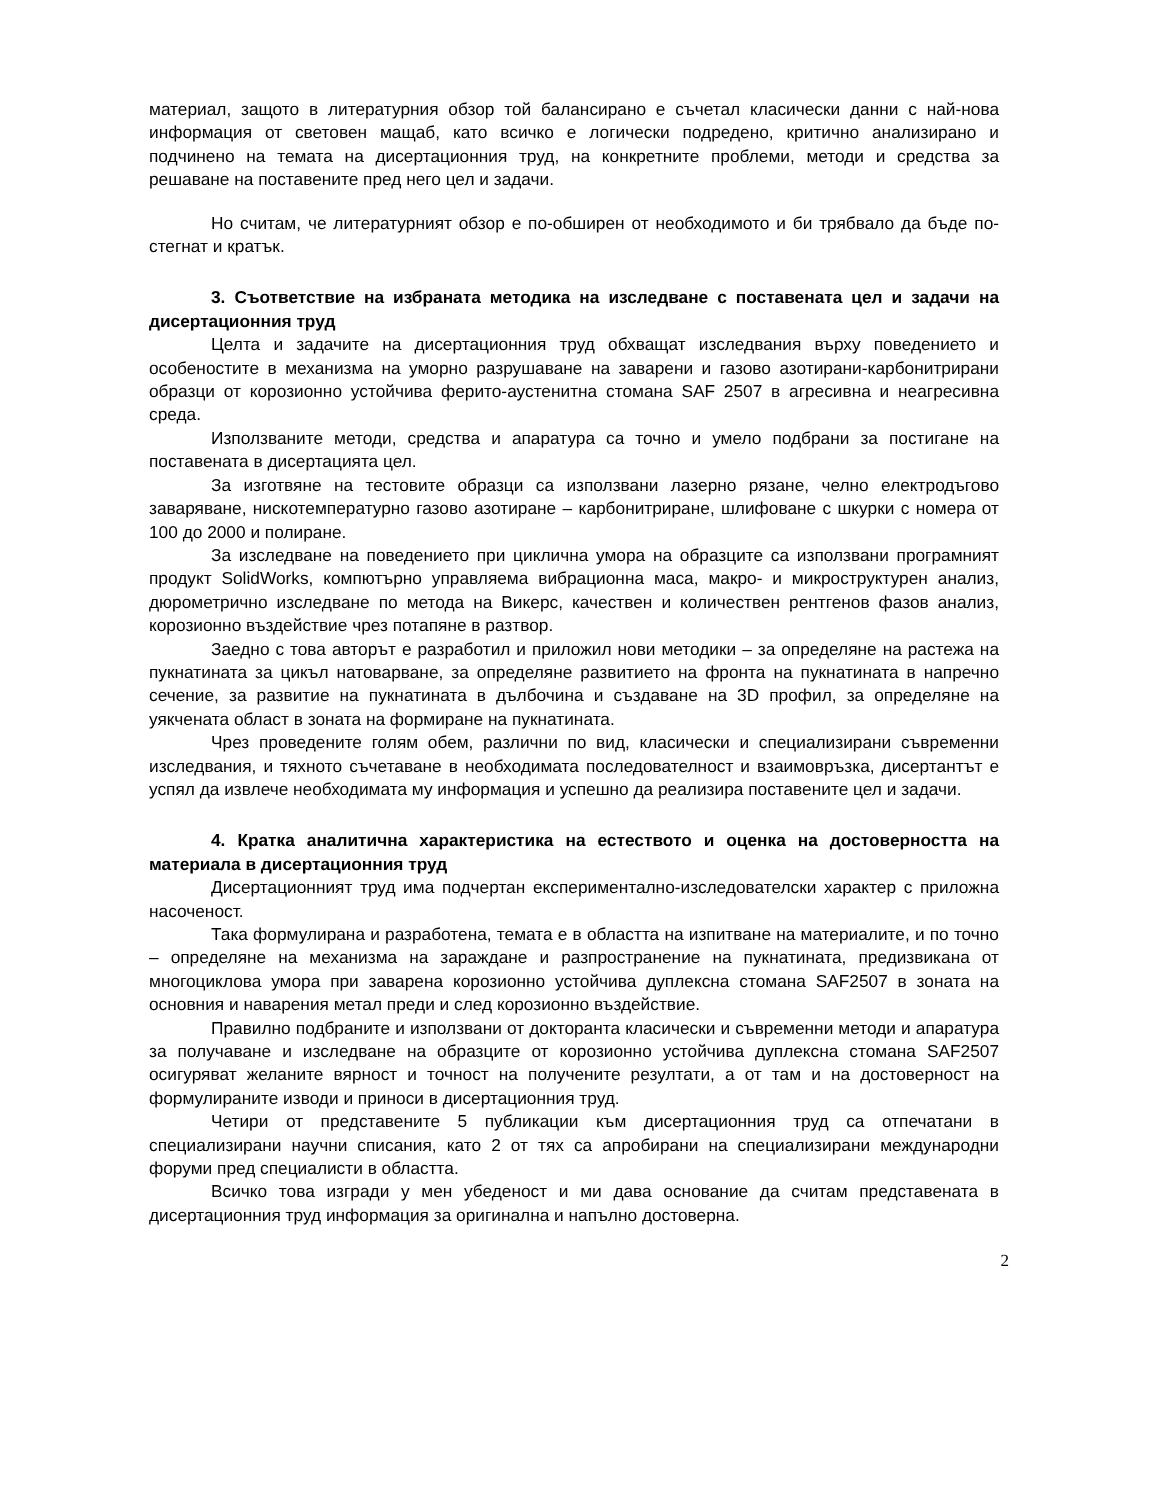материал, защото в литературния обзор той балансирано е съчетал класически данни с най-нова информация от световен мащаб, като всичко е логически подредено, критично анализирано и подчинено на темата на дисертационния труд, на конкретните проблеми, методи и средства за решаване на поставените пред него цел и задачи.
Но считам, че литературният обзор е по-обширен от необходимото и би трябвало да бъде по-стегнат и кратък.
3. Съответствие на избраната методика на изследване с поставената цел и задачи на дисертационния труд
Целта и задачите на дисертационния труд обхващат изследвания върху поведението и особеностите в механизма на уморно разрушаване на заварени и газово азотирани-карбонитрирани образци от корозионно устойчива ферито-аустенитна стомана SAF 2507 в агресивна и неагресивна среда.
Използваните методи, средства и апаратура са точно и умело подбрани за постигане на поставената в дисертацията цел.
За изготвяне на тестовите образци са използвани лазерно рязане, челно електродъгово заваряване, нискотемпературно газово азотиране – карбонитриране, шлифоване с шкурки с номера от 100 до 2000 и полиране.
За изследване на поведението при циклична умора на образците са използвани програмният продукт SolidWorks, компютърно управляема вибрационна маса, макро- и микроструктурен анализ, дюрометрично изследване по метода на Викерс, качествен и количествен рентгенов фазов анализ, корозионно въздействие чрез потапяне в разтвор.
Заедно с това авторът е разработил и приложил нови методики – за определяне на растежа на пукнатината за цикъл натоварване, за определяне развитието на фронта на пукнатината в напречно сечение, за развитие на пукнатината в дълбочина и създаване на 3D профил, за определяне на уякчената област в зоната на формиране на пукнатината.
Чрез проведените голям обем, различни по вид, класически и специализирани съвременни изследвания, и тяхното съчетаване в необходимата последователност и взаимовръзка, дисертантът е успял да извлече необходимата му информация и успешно да реализира поставените цел и задачи.
4. Кратка аналитична характеристика на естеството и оценка на достоверността на материала в дисертационния труд
Дисертационният труд има подчертан експериментално-изследователски характер с приложна насоченост.
Така формулирана и разработена, темата е в областта на изпитване на материалите, и по точно – определяне на механизма на зараждане и разпространение на пукнатината, предизвикана от многоциклова умора при заварена корозионно устойчива дуплексна стомана SAF2507 в зоната на основния и наварения метал преди и след корозионно въздействие.
Правилно подбраните и използвани от докторанта класически и съвременни методи и апаратура за получаване и изследване на образците от корозионно устойчива дуплексна стомана SAF2507 осигуряват желаните вярност и точност на получените резултати, а от там и на достоверност на формулираните изводи и приноси в дисертационния труд.
Четири от представените 5 публикации към дисертационния труд са отпечатани в специализирани научни списания, като 2 от тях са апробирани на специализирани международни форуми пред специалисти в областта.
Всичко това изгради у мен убеденост и ми дава основание да считам представената в дисертационния труд информация за оригинална и напълно достоверна.
2